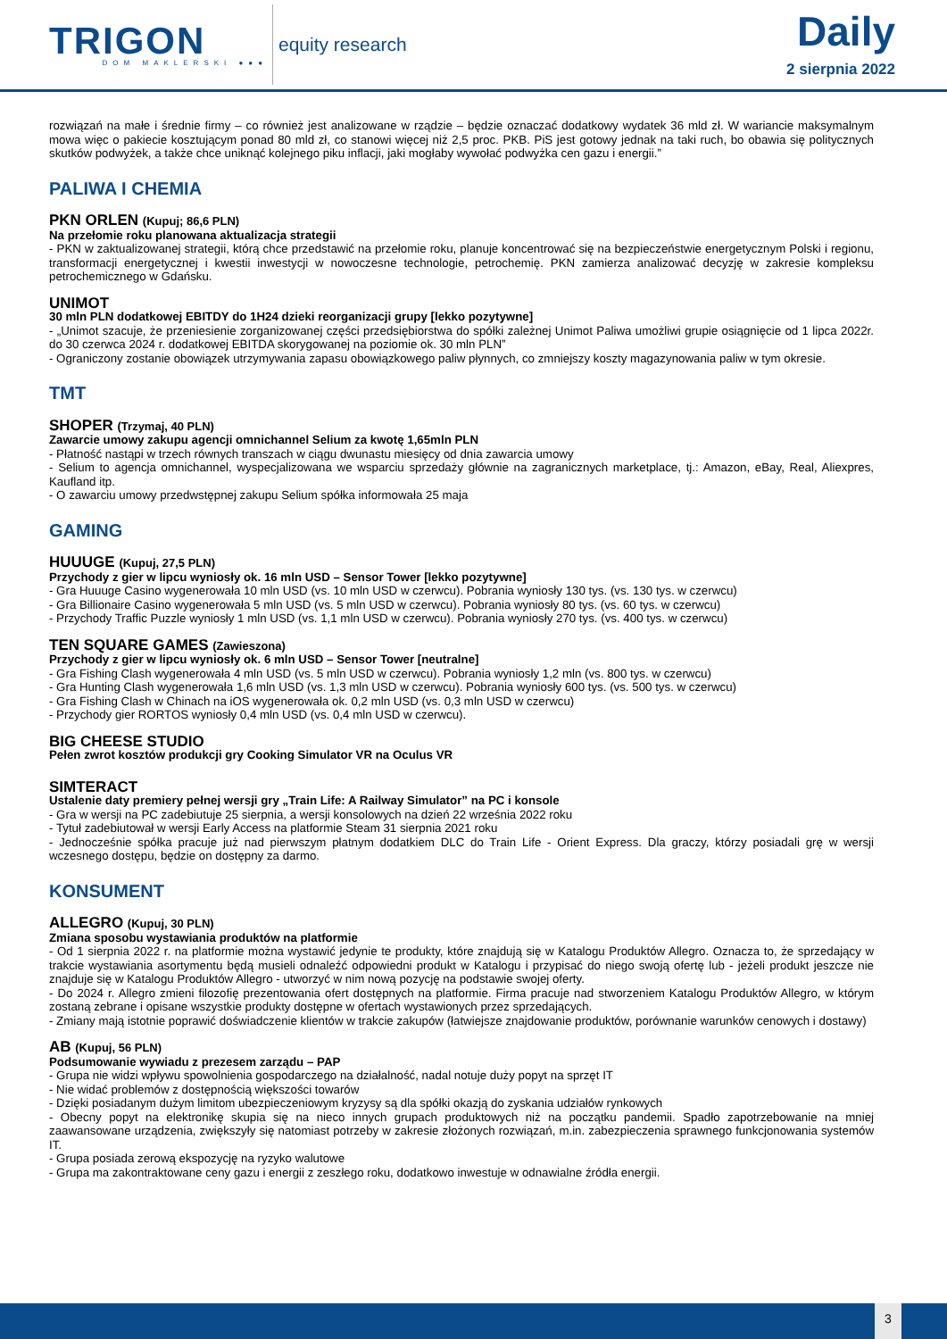TRIGON
DOM MAKLERSKI ●●●
equity research
Daily
2 sierpnia 2022
rozwiązań na małe i średnie firmy – co również jest analizowane w rządzie – będzie oznaczać dodatkowy wydatek 36 mld zł. W wariancie maksymalnym mowa więc o pakiecie kosztującym ponad 80 mld zł, co stanowi więcej niż 2,5 proc. PKB. PiS jest gotowy jednak na taki ruch, bo obawia się politycznych skutków podwyżek, a także chce uniknąć kolejnego piku inflacji, jaki mogłaby wywołać podwyżka cen gazu i energii.”
PALIWA I CHEMIA
PKN ORLEN (Kupuj; 86,6 PLN)
Na przełomie roku planowana aktualizacja strategii
- PKN w zaktualizowanej strategii, którą chce przedstawić na przełomie roku, planuje koncentrować się na bezpieczeństwie energetycznym Polski i regionu, transformacji energetycznej i kwestii inwestycji w nowoczesne technologie, petrochemię. PKN zamierza analizować decyzję w zakresie kompleksu petrochemicznego w Gdańsku.
UNIMOT
30 mln PLN dodatkowej EBITDY do 1H24 dzieki reorganizacji grupy [lekko pozytywne]
- „Unimot szacuje, że przeniesienie zorganizowanej części przedsiębiorstwa do spółki zależnej Unimot Paliwa umożliwi grupie osiągnięcie od 1 lipca 2022r. do 30 czerwca 2024 r. dodatkowej EBITDA skorygowanej na poziomie ok. 30 mln PLN”
- Ograniczony zostanie obowiązek utrzymywania zapasu obowiązkowego paliw płynnych, co zmniejszy koszty magazynowania paliw w tym okresie.
TMT
SHOPER (Trzymaj, 40 PLN)
Zawarcie umowy zakupu agencji omnichannel Selium za kwotę 1,65mln PLN
- Płatność nastąpi w trzech równych transzach w ciągu dwunastu miesięcy od dnia zawarcia umowy
- Selium to agencja omnichannel, wyspecjalizowana we wsparciu sprzedaży głównie na zagranicznych marketplace, tj.: Amazon, eBay, Real, Aliexpres, Kaufland itp.
- O zawarciu umowy przedwstępnej zakupu Selium spółka informowała 25 maja
GAMING
HUUUGE (Kupuj, 27,5 PLN)
Przychody z gier w lipcu wyniosły ok. 16 mln USD – Sensor Tower [lekko pozytywne]
- Gra Huuuge Casino wygenerowała 10 mln USD (vs. 10 mln USD w czerwcu). Pobrania wyniosły 130 tys. (vs. 130 tys. w czerwcu)
- Gra Billionaire Casino wygenerowała 5 mln USD (vs. 5 mln USD w czerwcu). Pobrania wyniosły 80 tys. (vs. 60 tys. w czerwcu)
- Przychody Traffic Puzzle wyniosły 1 mln USD (vs. 1,1 mln USD w czerwcu). Pobrania wyniosły 270 tys. (vs. 400 tys. w czerwcu)
TEN SQUARE GAMES (Zawieszona)
Przychody z gier w lipcu wyniosły ok. 6 mln USD – Sensor Tower [neutralne]
- Gra Fishing Clash wygenerowała 4 mln USD (vs. 5 mln USD w czerwcu). Pobrania wyniosły 1,2 mln (vs. 800 tys. w czerwcu)
- Gra Hunting Clash wygenerowała 1,6 mln USD (vs. 1,3 mln USD w czerwcu). Pobrania wyniosły 600 tys. (vs. 500 tys. w czerwcu)
- Gra Fishing Clash w Chinach na iOS wygenerowała ok. 0,2 mln USD (vs. 0,3 mln USD w czerwcu)
- Przychody gier RORTOS wyniosły 0,4 mln USD (vs. 0,4 mln USD w czerwcu).
BIG CHEESE STUDIO
Pełen zwrot kosztów produkcji gry Cooking Simulator VR na Oculus VR
SIMTERACT
Ustalenie daty premiery pełnej wersji gry „Train Life: A Railway Simulator” na PC i konsole
- Gra w wersji na PC zadebiutuje 25 sierpnia, a wersji konsolowych na dzień 22 września 2022 roku
- Tytuł zadebiutował w wersji Early Access na platformie Steam 31 sierpnia 2021 roku
- Jednocześnie spółka pracuje już nad pierwszym płatnym dodatkiem DLC do Train Life - Orient Express. Dla graczy, którzy posiadali grę w wersji wczesnego dostępu, będzie on dostępny za darmo.
KONSUMENT
ALLEGRO (Kupuj, 30 PLN)
Zmiana sposobu wystawiania produktów na platformie
- Od 1 sierpnia 2022 r. na platformie można wystawić jedynie te produkty, które znajdują się w Katalogu Produktów Allegro. Oznacza to, że sprzedający w trakcie wystawiania asortymentu będą musieli odnaleźć odpowiedni produkt w Katalogu i przypisać do niego swoją ofertę lub - jeżeli produkt jeszcze nie znajduje się w Katalogu Produktów Allegro - utworzyć w nim nową pozycję na podstawie swojej oferty.
- Do 2024 r. Allegro zmieni filozofię prezentowania ofert dostępnych na platformie. Firma pracuje nad stworzeniem Katalogu Produktów Allegro, w którym zostaną zebrane i opisane wszystkie produkty dostępne w ofertach wystawionych przez sprzedających.
- Zmiany mają istotnie poprawić doświadczenie klientów w trakcie zakupów (łatwiejsze znajdowanie produktów, porównanie warunków cenowych i dostawy)
AB (Kupuj, 56 PLN)
Podsumowanie wywiadu z prezesem zarządu – PAP
- Grupa nie widzi wpływu spowolnienia gospodarczego na działalność, nadal notuje duży popyt na sprzęt IT
- Nie widać problemów z dostępnością większości towarów
- Dzięki posiadanym dużym limitom ubezpieczeniowym kryzysy są dla spółki okazją do zyskania udziałów rynkowych
- Obecny popyt na elektronikę skupia się na nieco innych grupach produktowych niż na początku pandemii. Spadło zapotrzebowanie na mniej zaawansowane urządzenia, zwiększyły się natomiast potrzeby w zakresie złożonych rozwiązań, m.in. zabezpieczenia sprawnego funkcjonowania systemów IT.
- Grupa posiada zerową ekspozycję na ryzyko walutowe
- Grupa ma zakontraktowane ceny gazu i energii z zeszłego roku, dodatkowo inwestuje w odnawialne źródła energii.
3